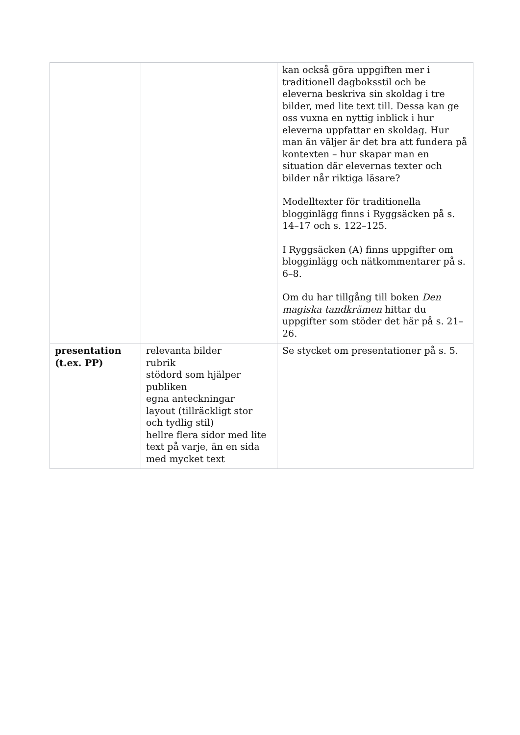| | | kan också göra uppgiften mer i traditionell dagboksstil och be eleverna beskriva sin skoldag i tre bilder, med lite text till. Dessa kan ge oss vuxna en nyttig inblick i hur eleverna uppfattar en skoldag. Hur man än väljer är det bra att fundera på kontexten – hur skapar man en situation där elevernas texter och bilder når riktiga läsare? Modelltexter för traditionella blogginlägg finns i Ryggsäcken på s. 14–17 och s. 122–125. I Ryggsäcken (A) finns uppgifter om blogginlägg och nätkommentarer på s. 6–8. Om du har tillgång till boken Den magiska tandkrämen hittar du uppgifter som stöder det här på s. 21–26. |
| presentation (t.ex. PP) | relevanta bilder rubrik stödord som hjälper publiken egna anteckningar layout (tillräckligt stor och tydlig stil) hellre flera sidor med lite text på varje, än en sida med mycket text | Se stycket om presentationer på s. 5. |